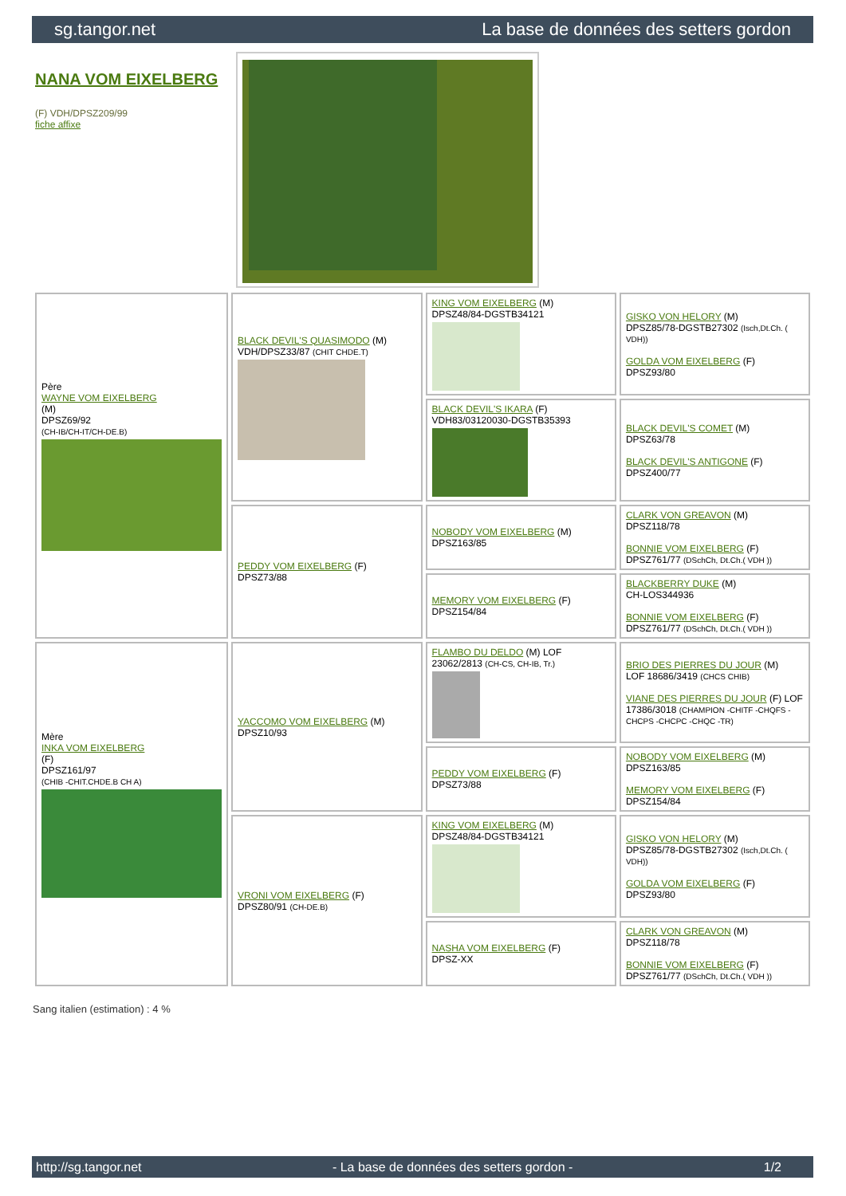sg.tangor.net La base de données des setters gordon
NANA VOM EIXELBERG
(F) VDH/DPSZ209/99
fiche affixe
| Père WAYNE VOM EIXELBERG (M) DPSZ69/92 (CH-IB/CH-IT/CH-DE.B) | BLACK DEVIL'S QUASIMODO (M) VDH/DPSZ33/87 (CHIT CHDE.T) | KING VOM EIXELBERG (M) DPSZ48/84-DGSTB34121 | GISKO VON HELORY (M) DPSZ85/78-DGSTB27302 (Isch,Dt.Ch. ( VDH)) GOLDA VOM EIXELBERG (F) DPSZ93/80 |
| | | BLACK DEVIL'S IKARA (F) VDH83/03120030-DGSTB35393 | BLACK DEVIL'S COMET (M) DPSZ63/78 BLACK DEVIL'S ANTIGONE (F) DPSZ400/77 |
| | PEDDY VOM EIXELBERG (F) DPSZ73/88 | NOBODY VOM EIXELBERG (M) DPSZ163/85 | CLARK VON GREAVON (M) DPSZ118/78 BONNIE VOM EIXELBERG (F) DPSZ761/77 (DSchCh, Dt.Ch.( VDH )) |
| | | MEMORY VOM EIXELBERG (F) DPSZ154/84 | BLACKBERRY DUKE (M) CH-LOS344936 BONNIE VOM EIXELBERG (F) DPSZ761/77 (DSchCh, Dt.Ch.( VDH )) |
| Mère INKA VOM EIXELBERG (F) DPSZ161/97 (CHIB -CHIT.CHDE.B CH A) | YACCOMO VOM EIXELBERG (M) DPSZ10/93 | FLAMBO DU DELDO (M) LOF 23062/2813 (CH-CS, CH-IB, Tr.) | BRIO DES PIERRES DU JOUR (M) LOF 18686/3419 (CHCS CHIB) VIANE DES PIERRES DU JOUR (F) LOF 17386/3018 (CHAMPION -CHITF -CHQFS -CHCPS -CHCPC -CHQC -TR) |
| | | PEDDY VOM EIXELBERG (F) DPSZ73/88 | NOBODY VOM EIXELBERG (M) DPSZ163/85 MEMORY VOM EIXELBERG (F) DPSZ154/84 |
| | VRONI VOM EIXELBERG (F) DPSZ80/91 (CH-DE.B) | KING VOM EIXELBERG (M) DPSZ48/84-DGSTB34121 | GISKO VON HELORY (M) DPSZ85/78-DGSTB27302 (Isch,Dt.Ch. ( VDH)) GOLDA VOM EIXELBERG (F) DPSZ93/80 |
| | | NASHA VOM EIXELBERG (F) DPSZ-XX | CLARK VON GREAVON (M) DPSZ118/78 BONNIE VOM EIXELBERG (F) DPSZ761/77 (DSchCh, Dt.Ch.( VDH )) |
Sang italien (estimation) : 4 %
http://sg.tangor.net - La base de données des setters gordon - 1/2